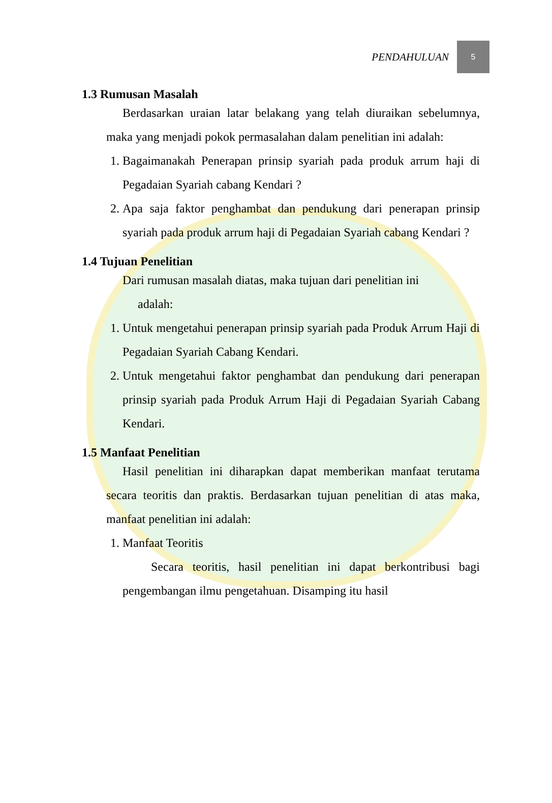PENDAHULUAN 5
1.3 Rumusan Masalah
Berdasarkan uraian latar belakang yang telah diuraikan sebelumnya, maka yang menjadi pokok permasalahan dalam penelitian ini adalah:
1. Bagaimanakah Penerapan prinsip syariah pada produk arrum haji di Pegadaian Syariah cabang Kendari ?
2. Apa saja faktor penghambat dan pendukung dari penerapan prinsip syariah pada produk arrum haji di Pegadaian Syariah cabang Kendari ?
1.4 Tujuan Penelitian
Dari rumusan masalah diatas, maka tujuan dari penelitian ini
adalah:
1. Untuk mengetahui penerapan prinsip syariah pada Produk Arrum Haji di Pegadaian Syariah Cabang Kendari.
2. Untuk mengetahui faktor penghambat dan pendukung dari penerapan prinsip syariah pada Produk Arrum Haji di Pegadaian Syariah Cabang Kendari.
1.5 Manfaat Penelitian
Hasil penelitian ini diharapkan dapat memberikan manfaat terutama secara teoritis dan praktis. Berdasarkan tujuan penelitian di atas maka, manfaat penelitian ini adalah:
1. Manfaat Teoritis
Secara teoritis, hasil penelitian ini dapat berkontribusi bagi pengembangan ilmu pengetahuan. Disamping itu hasil